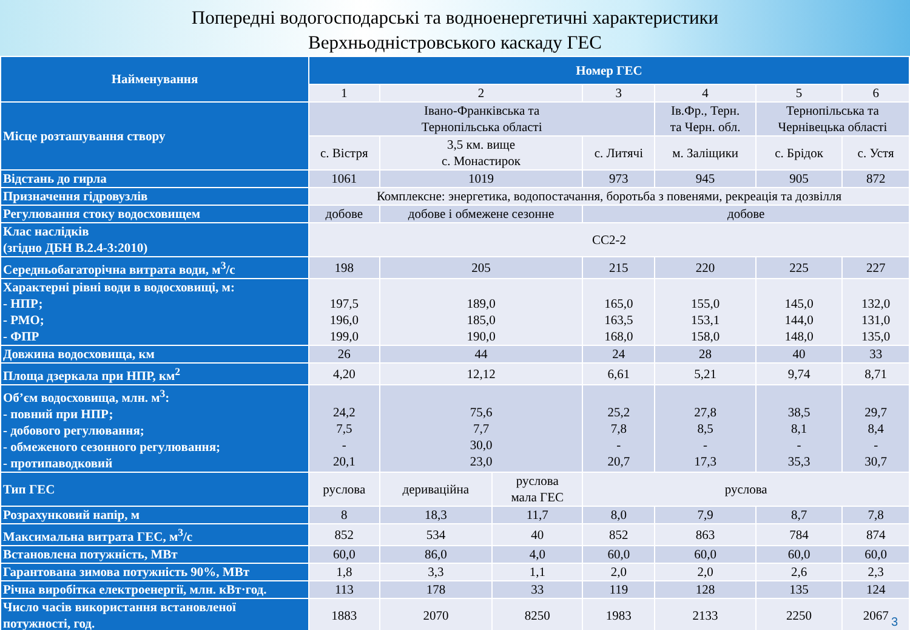Попередні водогосподарські та водноенергетичні характеристики
Верхньодністровського каскаду ГЕС
| Найменування | Номер ГЕС | | | | | | |
| --- | --- | --- | --- | --- | --- | --- | --- |
| | 1 | 2 | | 3 | 4 | 5 | 6 |
| Місце розташування створу | Івано-Франківська та Тернопільська області | | | | Ів.Фр., Терн. та Черн. обл. | Тернопільська та Чернівецька області | |
| | с. Вістря | 3,5 км. вище с. Монастирок | | с. Литячі | м. Заліщики | с. Брідок | с. Устя |
| Відстань до гирла | 1061 | 1019 | | 973 | 945 | 905 | 872 |
| Призначення гідровузлів | Комплексне: энергетика, водопостачання, боротьба з повенями, рекреація та дозвілля | | | | | | |
| Регулювання стоку водосховищем | добове | добове і обмежене сезонне | | добове | | | |
| Клас наслідків (згідно ДБН В.2.4-3:2010) | СС2-2 | | | | | | |
| Середньобагаторічна витрата води, м<sup>3</sup>/с | 198 | 205 | | 215 | 220 | 225 | 227 |
| Характерні рівні води в водосховищі, м: - НПР; - РМО; - ФПР | 197,5 196,0 199,0 | 189,0 185,0 190,0 | | 165,0 163,5 168,0 | 155,0 153,1 158,0 | 145,0 144,0 148,0 | 132,0 131,0 135,0 |
| Довжина водосховища, км | 26 | 44 | | 24 | 28 | 40 | 33 |
| Площа дзеркала при НПР, км<sup>2</sup> | 4,20 | 12,12 | | 6,61 | 5,21 | 9,74 | 8,71 |
| Об’єм водосховища, млн. м<sup>3</sup>: - повний при НПР; - добового регулювання; - обмеженого сезонного регулювання; - протипаводковий | 24,2 7,5 - 20,1 | 75,6 7,7 30,0 23,0 | | 25,2 7,8 - 20,7 | 27,8 8,5 - 17,3 | 38,5 8,1 - 35,3 | 29,7 8,4 - 30,7 |
| Тип ГЕС | руслова | дериваційна | руслова мала ГЕС | руслова | | | |
| Розрахунковий напір, м | 8 | 18,3 | 11,7 | 8,0 | 7,9 | 8,7 | 7,8 |
| Максимальна витрата ГЕС, м<sup>3</sup>/с | 852 | 534 | 40 | 852 | 863 | 784 | 874 |
| Встановлена потужність, МВт | 60,0 | 86,0 | 4,0 | 60,0 | 60,0 | 60,0 | 60,0 |
| Гарантована зимова потужність 90%, МВт | 1,8 | 3,3 | 1,1 | 2,0 | 2,0 | 2,6 | 2,3 |
| Річна виробітка електроенергії, млн. кВт·год. | 113 | 178 | 33 | 119 | 128 | 135 | 124 |
| Число часів використання встановленої потужності, год. | 1883 | 2070 | 8250 | 1983 | 2133 | 2250 | 2067 |
3